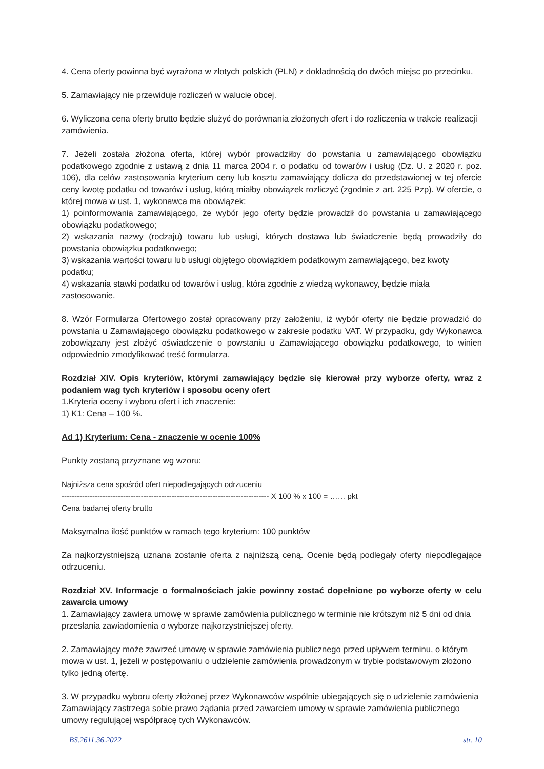4. Cena oferty powinna być wyrażona w złotych polskich (PLN) z dokładnością do dwóch miejsc po przecinku.
5. Zamawiający nie przewiduje rozliczeń w walucie obcej.
6. Wyliczona cena oferty brutto będzie służyć do porównania złożonych ofert i do rozliczenia w trakcie realizacji zamówienia.
7. Jeżeli została złożona oferta, której wybór prowadziłby do powstania u zamawiającego obowiązku podatkowego zgodnie z ustawą z dnia 11 marca 2004 r. o podatku od towarów i usług (Dz. U. z 2020 r. poz. 106), dla celów zastosowania kryterium ceny lub kosztu zamawiający dolicza do przedstawionej w tej ofercie ceny kwotę podatku od towarów i usług, którą miałby obowiązek rozliczyć (zgodnie z art. 225 Pzp). W ofercie, o której mowa w ust. 1, wykonawca ma obowiązek:
1) poinformowania zamawiającego, że wybór jego oferty będzie prowadził do powstania u zamawiającego obowiązku podatkowego;
2) wskazania nazwy (rodzaju) towaru lub usługi, których dostawa lub świadczenie będą prowadziły do powstania obowiązku podatkowego;
3) wskazania wartości towaru lub usługi objętego obowiązkiem podatkowym zamawiającego, bez kwoty podatku;
4) wskazania stawki podatku od towarów i usług, która zgodnie z wiedzą wykonawcy, będzie miała zastosowanie.
8. Wzór Formularza Ofertowego został opracowany przy założeniu, iż wybór oferty nie będzie prowadzić do powstania u Zamawiającego obowiązku podatkowego w zakresie podatku VAT. W przypadku, gdy Wykonawca zobowiązany jest złożyć oświadczenie o powstaniu u Zamawiającego obowiązku podatkowego, to winien odpowiednio zmodyfikować treść formularza.
Rozdział XIV. Opis kryteriów, którymi zamawiający będzie się kierował przy wyborze oferty, wraz z podaniem wag tych kryteriów i sposobu oceny ofert
1.Kryteria oceny i wyboru ofert i ich znaczenie:
1) K1: Cena – 100 %.
Ad 1) Kryterium: Cena - znaczenie w ocenie 100%
Punkty zostaną przyznane wg wzoru:
Najniższa cena spośród ofert niepodlegających odrzuceniu
--------------------------------------------------------------------------------- X 100 % x 100 = …… pkt
Cena badanej oferty brutto
Maksymalna ilość punktów w ramach tego kryterium: 100 punktów
Za najkorzystniejszą uznana zostanie oferta z najniższą ceną. Ocenie będą podlegały oferty niepodlegające odrzuceniu.
Rozdział XV. Informacje o formalnościach jakie powinny zostać dopełnione po wyborze oferty w celu zawarcia umowy
1. Zamawiający zawiera umowę w sprawie zamówienia publicznego w terminie nie krótszym niż 5 dni od dnia przesłania zawiadomienia o wyborze najkorzystniejszej oferty.
2. Zamawiający może zawrzeć umowę w sprawie zamówienia publicznego przed upływem terminu, o którym mowa w ust. 1, jeżeli w postępowaniu o udzielenie zamówienia prowadzonym w trybie podstawowym złożono tylko jedną ofertę.
3. W przypadku wyboru oferty złożonej przez Wykonawców wspólnie ubiegających się o udzielenie zamówienia Zamawiający zastrzega sobie prawo żądania przed zawarciem umowy w sprawie zamówienia publicznego umowy regulującej współpracę tych Wykonawców.
BS.2611.36.2022 str. 10